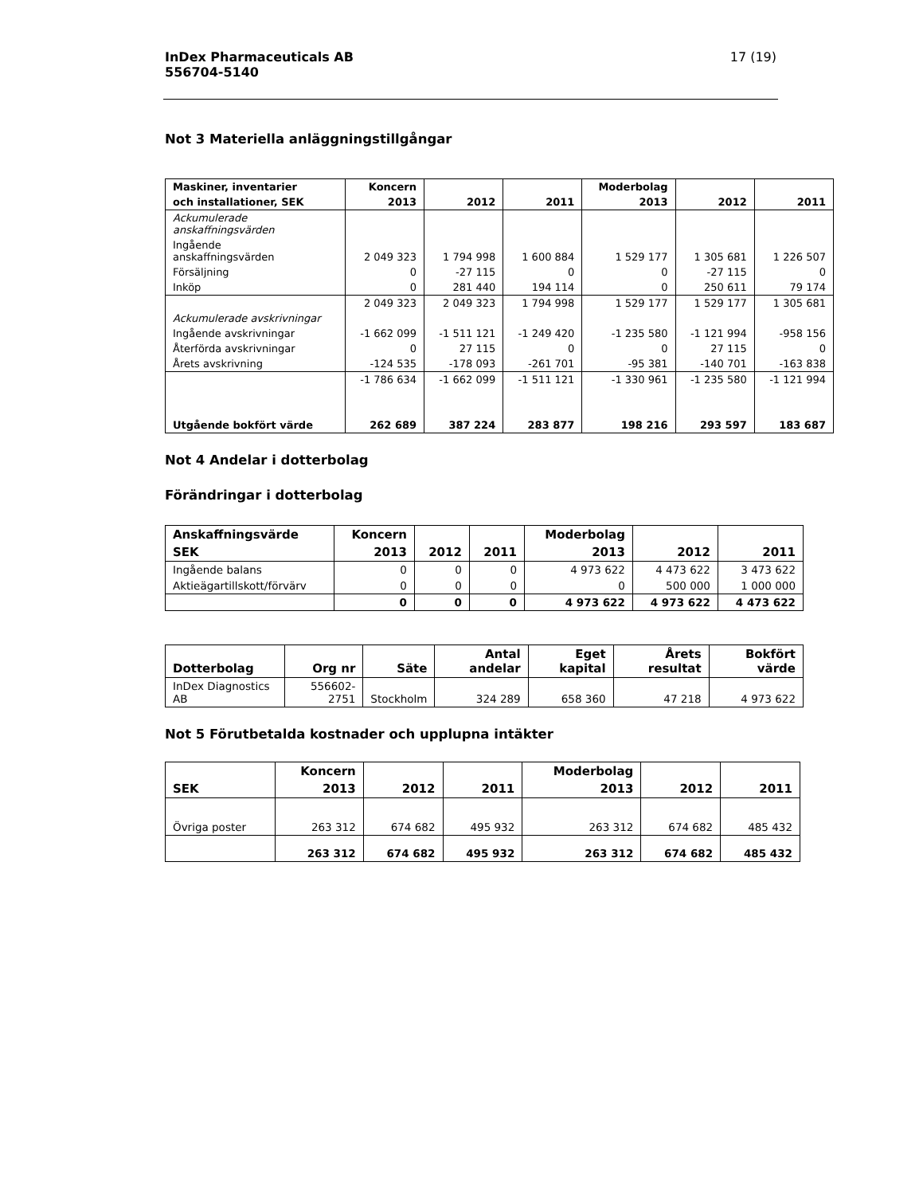InDex Pharmaceuticals AB
556704-5140
17 (19)
Not 3 Materiella anläggningstillgångar
| Maskiner, inventarier | Koncern | | | Moderbolag | | |
| --- | --- | --- | --- | --- | --- | --- |
| och installationer, SEK | 2013 | 2012 | 2011 | 2013 | 2012 | 2011 |
| Ackumulerade anskaffningsvärden | | | | | | |
| Ingående anskaffningsvärden | 2 049 323 | 1 794 998 | 1 600 884 | 1 529 177 | 1 305 681 | 1 226 507 |
| Försäljning | 0 | -27 115 | 0 | 0 | -27 115 | 0 |
| Inköp | 0 | 281 440 | 194 114 | 0 | 250 611 | 79 174 |
| | 2 049 323 | 2 049 323 | 1 794 998 | 1 529 177 | 1 529 177 | 1 305 681 |
| Ackumulerade avskrivningar | | | | | | |
| Ingående avskrivningar | -1 662 099 | -1 511 121 | -1 249 420 | -1 235 580 | -1 121 994 | -958 156 |
| Återförda avskrivningar | 0 | 27 115 | 0 | 0 | 27 115 | 0 |
| Årets avskrivning | -124 535 | -178 093 | -261 701 | -95 381 | -140 701 | -163 838 |
| | -1 786 634 | -1 662 099 | -1 511 121 | -1 330 961 | -1 235 580 | -1 121 994 |
| Utgående bokfört värde | 262 689 | 387 224 | 283 877 | 198 216 | 293 597 | 183 687 |
Not 4 Andelar i dotterbolag
Förändringar i dotterbolag
| Anskaffningsvärde | Koncern | | | Moderbolag | | |
| --- | --- | --- | --- | --- | --- | --- |
| SEK | 2013 | 2012 | 2011 | 2013 | 2012 | 2011 |
| Ingående balans | 0 | 0 | 0 | 4 973 622 | 4 473 622 | 3 473 622 |
| Aktieägartillskott/förvärv | 0 | 0 | 0 | 0 | 500 000 | 1 000 000 |
| | 0 | 0 | 0 | 4 973 622 | 4 973 622 | 4 473 622 |
| Dotterbolag | Org nr | Säte | Antal andelar | Eget kapital | Årets resultat | Bokfört värde |
| --- | --- | --- | --- | --- | --- | --- |
| InDex Diagnostics AB | 556602-2751 | Stockholm | 324 289 | 658 360 | 47 218 | 4 973 622 |
Not 5 Förutbetalda kostnader och upplupna intäkter
| | Koncern | | | Moderbolag | | |
| --- | --- | --- | --- | --- | --- | --- |
| SEK | 2013 | 2012 | 2011 | 2013 | 2012 | 2011 |
| Övriga poster | 263 312 | 674 682 | 495 932 | 263 312 | 674 682 | 485 432 |
| | 263 312 | 674 682 | 495 932 | 263 312 | 674 682 | 485 432 |